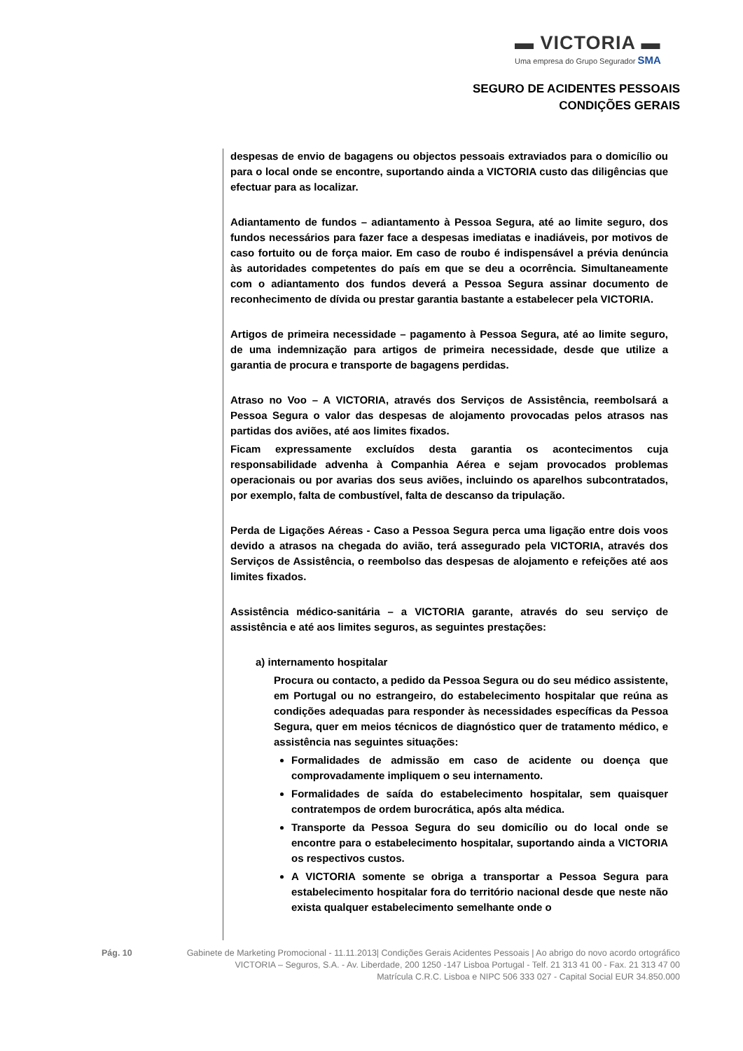▬ VICTORIA ▬
Uma empresa do Grupo Segurador SMA
SEGURO DE ACIDENTES PESSOAIS
CONDIÇÕES GERAIS
despesas de envio de bagagens ou objectos pessoais extraviados para o domicílio ou para o local onde se encontre, suportando ainda a VICTORIA custo das diligências que efectuar para as localizar.
Adiantamento de fundos – adiantamento à Pessoa Segura, até ao limite seguro, dos fundos necessários para fazer face a despesas imediatas e inadiáveis, por motivos de caso fortuito ou de força maior. Em caso de roubo é indispensável a prévia denúncia às autoridades competentes do país em que se deu a ocorrência. Simultaneamente com o adiantamento dos fundos deverá a Pessoa Segura assinar documento de reconhecimento de dívida ou prestar garantia bastante a estabelecer pela VICTORIA.
Artigos de primeira necessidade – pagamento à Pessoa Segura, até ao limite seguro, de uma indemnização para artigos de primeira necessidade, desde que utilize a garantia de procura e transporte de bagagens perdidas.
Atraso no Voo – A VICTORIA, através dos Serviços de Assistência, reembolsará a Pessoa Segura o valor das despesas de alojamento provocadas pelos atrasos nas partidas dos aviões, até aos limites fixados.
Ficam expressamente excluídos desta garantia os acontecimentos cuja responsabilidade advenha à Companhia Aérea e sejam provocados problemas operacionais ou por avarias dos seus aviões, incluindo os aparelhos subcontratados, por exemplo, falta de combustível, falta de descanso da tripulação.
Perda de Ligações Aéreas - Caso a Pessoa Segura perca uma ligação entre dois voos devido a atrasos na chegada do avião, terá assegurado pela VICTORIA, através dos Serviços de Assistência, o reembolso das despesas de alojamento e refeições até aos limites fixados.
Assistência médico-sanitária – a VICTORIA garante, através do seu serviço de assistência e até aos limites seguros, as seguintes prestações:
a) internamento hospitalar
Procura ou contacto, a pedido da Pessoa Segura ou do seu médico assistente, em Portugal ou no estrangeiro, do estabelecimento hospitalar que reúna as condições adequadas para responder às necessidades específicas da Pessoa Segura, quer em meios técnicos de diagnóstico quer de tratamento médico, e assistência nas seguintes situações:
Formalidades de admissão em caso de acidente ou doença que comprovadamente impliquem o seu internamento.
Formalidades de saída do estabelecimento hospitalar, sem quaisquer contratempos de ordem burocrática, após alta médica.
Transporte da Pessoa Segura do seu domicílio ou do local onde se encontre para o estabelecimento hospitalar, suportando ainda a VICTORIA os respectivos custos.
A VICTORIA somente se obriga a transportar a Pessoa Segura para estabelecimento hospitalar fora do território nacional desde que neste não exista qualquer estabelecimento semelhante onde o
Pág. 10 Gabinete de Marketing Promocional - 11.11.2013| Condições Gerais Acidentes Pessoais | Ao abrigo do novo acordo ortográfico
VICTORIA – Seguros, S.A. - Av. Liberdade, 200 1250 -147 Lisboa Portugal - Telf. 21 313 41 00 - Fax. 21 313 47 00
Matrícula C.R.C. Lisboa e NIPC 506 333 027 - Capital Social EUR 34.850.000